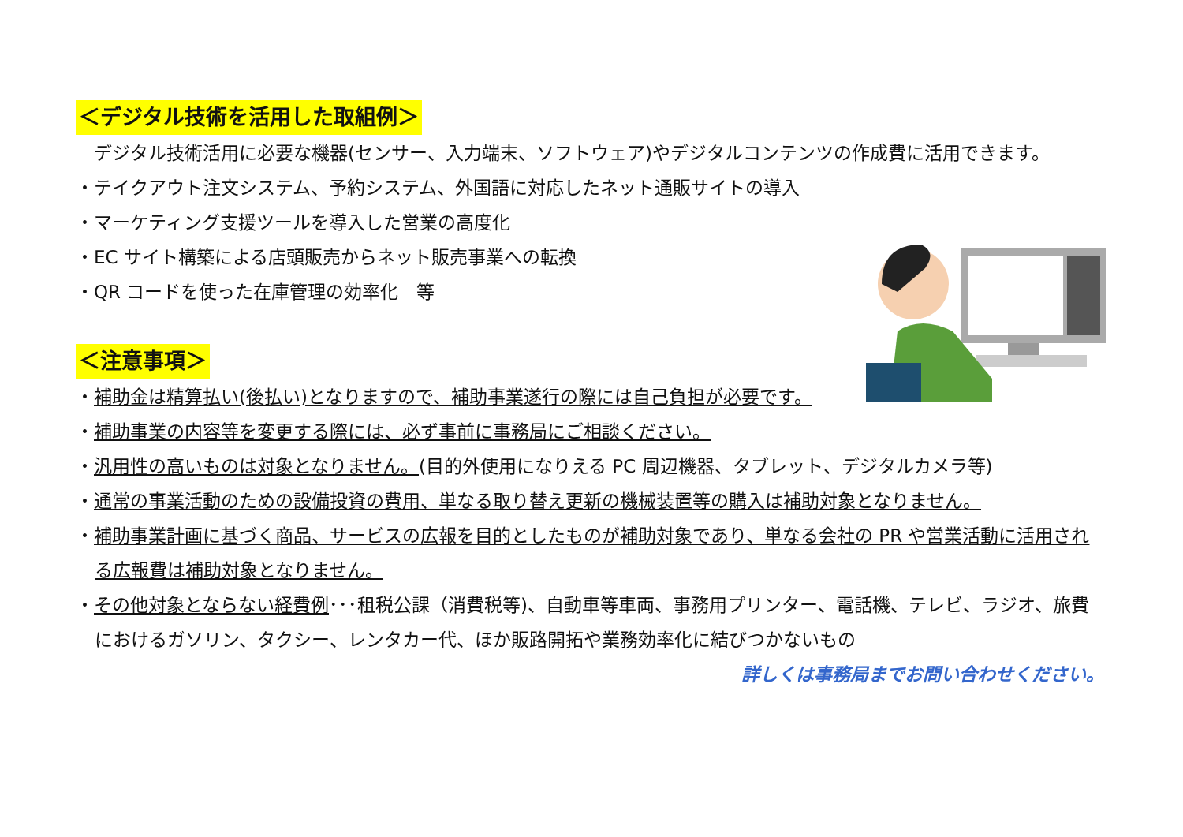＜デジタル技術を活用した取組例＞
　デジタル技術活用に必要な機器(センサー、入力端末、ソフトウェア)やデジタルコンテンツの作成費に活用できます。
・テイクアウト注文システム、予約システム、外国語に対応したネット通販サイトの導入
・マーケティング支援ツールを導入した営業の高度化
・EC サイト構築による店頭販売からネット販売事業への転換
・QR コードを使った在庫管理の効率化　等
＜注意事項＞
・補助金は精算払い(後払い)となりますので、補助事業遂行の際には自己負担が必要です。
・補助事業の内容等を変更する際には、必ず事前に事務局にご相談ください。
・汎用性の高いものは対象となりません。(目的外使用になりえる PC 周辺機器、タブレット、デジタルカメラ等)
・通常の事業活動のための設備投資の費用、単なる取り替え更新の機械装置等の購入は補助対象となりません。
・補助事業計画に基づく商品、サービスの広報を目的としたものが補助対象であり、単なる会社の PR や営業活動に活用される広報費は補助対象となりません。
・その他対象とならない経費例･･･租税公課（消費税等)、自動車等車両、事務用プリンター、電話機、テレビ、ラジオ、旅費におけるガソリン、タクシー、レンタカー代、ほか販路開拓や業務効率化に結びつかないもの
詳しくは事務局までお問い合わせください。